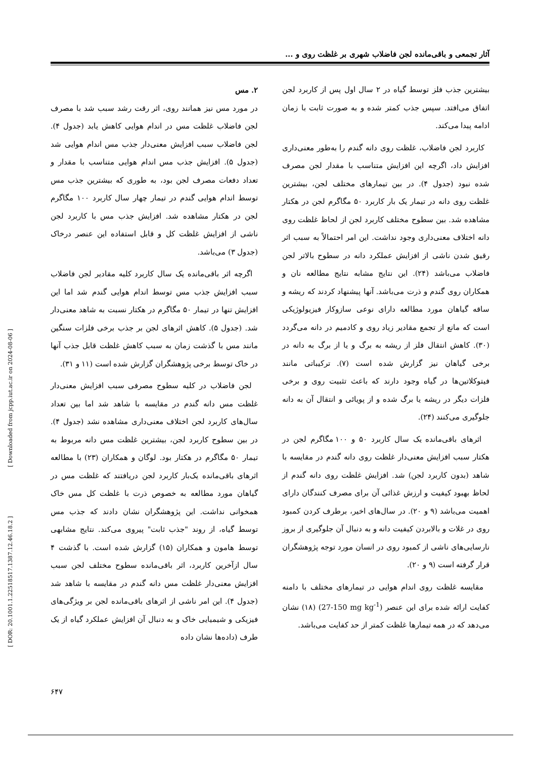آثار تجمعی و باقی‌مانده لجن فاضلاب شهری بر غلظت روی و ...
بیشترین جذب فلز توسط گیاه در ۲ سال اول پس از کاربرد لجن اتفاق می‌افتد. سپس جذب کمتر شده و به صورت ثابت با زمان ادامه پیدا می‌کند.
کاربرد لجن فاضلاب، غلظت روی دانه گندم را به‌طور معنی‌داری افزایش داد، اگرچه این افزایش متناسب با مقدار لجن مصرف شده نبود (جدول ۴). در بین تیمارهای مختلف لجن، بیشترین غلظت روی دانه در تیمار یک بار کاربرد ۵۰ مگاگرم لجن در هکتار مشاهده شد. بین سطوح مختلف کاربرد لجن از لحاظ غلظت روی دانه اختلاف معنی‌داری وجود نداشت. این امر احتمالاً به سبب اثر رقیق شدن ناشی از افزایش عملکرد دانه در سطوح بالاتر لجن فاضلاب می‌باشد (۲۴). این نتایج مشابه نتایج مطالعه نان و همکاران روی گندم و ذرت می‌باشد. آنها پیشنهاد کردند که ریشه و ساقه گیاهان مورد مطالعه دارای نوعی سازوکار فیزیولوژیکی است که مانع از تجمع مقادیر زیاد روی و کادمیم در دانه می‌گردد (۳۰). کاهش انتقال فلز از ریشه به برگ و یا از برگ به دانه در برخی گیاهان نیز گزارش شده است (۷). ترکیباتی مانند فیتوکلاتین‌ها در گیاه وجود دارند که باعث تثبیت روی و برخی فلزات دیگر در ریشه یا برگ شده و از پویائی و انتقال آن به دانه جلوگیری می‌کنند (۲۴).
اثرهای باقی‌مانده یک سال کاربرد ۵۰ و ۱۰۰ مگاگرم لجن در هکتار سبب افزایش معنی‌دار غلظت روی دانه گندم در مقایسه با شاهد (بدون کاربرد لجن) شد. افزایش غلظت روی دانه گندم از لحاظ بهبود کیفیت و ارزش غذائی آن برای مصرف کنندگان دارای اهمیت می‌باشد (۹ و ۲۰). در سال‌های اخیر، برطرف کردن کمبود روی در غلات و بالابردن کیفیت دانه و به دنبال آن جلوگیری از بروز نارسایی‌های ناشی از کمبود روی در انسان مورد توجه پژوهشگران قرار گرفته است (۹ و ۲۰).
مقایسه غلظت روی اندام هوایی در تیمارهای مختلف با دامنه کفایت ارائه شده برای این عنصر (27-150 mg kg<sup>-1</sup>) (۱۸) نشان می‌دهد که در همه تیمارها غلظت کمتر از حد کفایت می‌باشد.
۲. مس
در مورد مس نیز همانند روی، اثر رقت رشد سبب شد با مصرف لجن فاضلاب غلظت مس در اندام هوایی کاهش یابد (جدول ۴). لجن فاضلاب سبب افزایش معنی‌دار جذب مس اندام هوایی شد (جدول ۵). افزایش جذب مس اندام هوایی متناسب با مقدار و تعداد دفعات مصرف لجن بود، به طوری که بیشترین جذب مس توسط اندام هوایی گندم در تیمار چهار سال کاربرد ۱۰۰ مگاگرم لجن در هکتار مشاهده شد. افزایش جذب مس با کاربرد لجن ناشی از افزایش غلظت کل و قابل استفاده این عنصر درخاک (جدول ۳) می‌باشد.
اگرچه اثر باقی‌مانده یک سال کاربرد کلیه مقادیر لجن فاضلاب سبب افزایش جذب مس توسط اندام هوایی گندم شد اما این افزایش تنها در تیمار ۵۰ مگاگرم در هکتار نسبت به شاهد معنی‌دار شد. (جدول ۵). کاهش اثرهای لجن بر جذب برخی فلزات سنگین مانند مس با گذشت زمان به سبب کاهش غلظت قابل جذب آنها در خاک توسط برخی پژوهشگران گزارش شده است (۱۱ و ۳۱).
لجن فاضلاب در کلیه سطوح مصرفی سبب افزایش معنی‌دار غلظت مس دانه گندم در مقایسه با شاهد شد اما بین تعداد سال‌های کاربرد لجن اختلاف معنی‌داری مشاهده نشد (جدول ۴). در بین سطوح کاربرد لجن، بیشترین غلظت مس دانه مربوط به تیمار ۵۰ مگاگرم در هکتار بود. لوگان و همکاران (۲۳) با مطالعه اثرهای باقی‌مانده یک‌بار کاربرد لجن دریافتند که غلظت مس در گیاهان مورد مطالعه به خصوص ذرت با غلظت کل مس خاک همخوانی نداشت. این پژوهشگران نشان دادند که جذب مس توسط گیاه، از روند "جذب ثابت" پیروی می‌کند. نتایج مشابهی توسط هامون و همکاران (۱۵) گزارش شده است. با گذشت ۴ سال ازآخرین کاربرد، اثر باقی‌مانده سطوح مختلف لجن سبب افزایش معنی‌دار غلظت مس دانه گندم در مقایسه با شاهد شد (جدول ۴). این امر ناشی از اثرهای باقی‌مانده لجن بر ویژگی‌های فیزیکی و شیمیایی خاک و به دنبال آن افزایش عملکرد گیاه از یک طرف (داده‌ها نشان داده
[ Downloaded from jcpp.iut.ac.ir on 2024-08-06 ]
[ DOR: 20.1001.1.22518517.1387.12.46.18.2 ]
۶۴۷